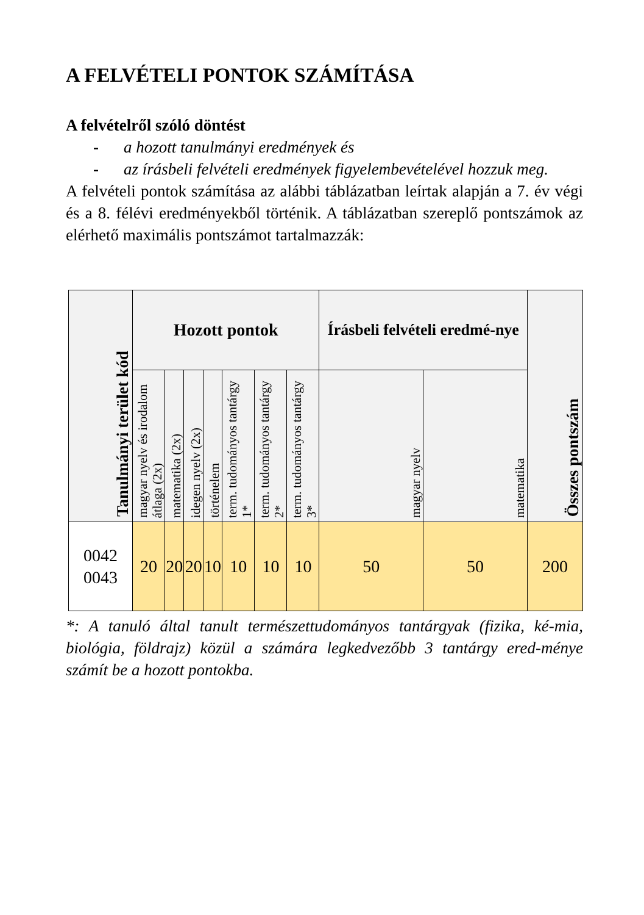A FELVÉTELI PONTOK SZÁMÍTÁSA
A felvételről szóló döntést
- a hozott tanulmányi eredmények és
- az írásbeli felvételi eredmények figyelembevételével hozzuk meg.
A felvételi pontok számítása az alábbi táblázatban leírtak alapján a 7. év végi és a 8. félévi eredményekből történik. A táblázatban szereplő pontszámok az elérhető maximális pontszámot tartalmazzák:
| Tanulmányi terület kód | Hozott pontok | | | | | | | Írásbeli felvételi eredmé-nye | | Összes pontszám |
| --- | --- | --- | --- | --- | --- | --- | --- | --- | --- | --- |
| | magyar nyelv és irodalom átlaga (2x) | matematika (2x) | idegen nyelv (2x) | történelem | term. tudományos tantárgy 1* | term. tudományos tantárgy 2* | term. tudományos tantárgy 3* | magyar nyelv | matematika | |
| 0042 0043 | 20 | 20 | 20 | 10 | 10 | 10 | 10 | 50 | 50 | 200 |
*: A tanuló által tanult természettudományos tantárgyak (fizika, ké-mia, biológia, földrajz) közül a számára legkedvezőbb 3 tantárgy ered-ménye számít be a hozott pontokba.